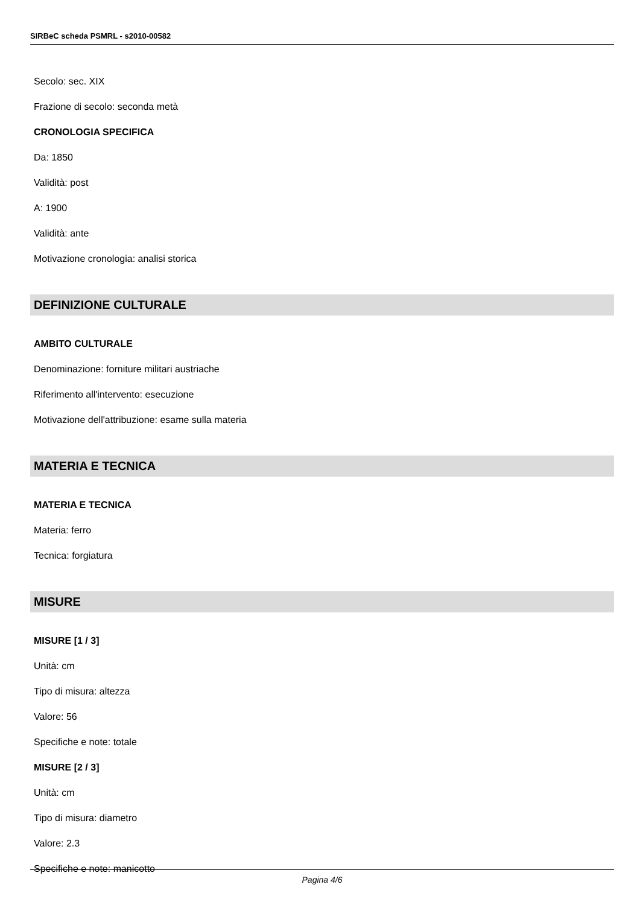SIRBeC scheda PSMRL - s2010-00582
Secolo: sec. XIX
Frazione di secolo: seconda metà
CRONOLOGIA SPECIFICA
Da: 1850
Validità: post
A: 1900
Validità: ante
Motivazione cronologia: analisi storica
DEFINIZIONE CULTURALE
AMBITO CULTURALE
Denominazione: forniture militari austriache
Riferimento all'intervento: esecuzione
Motivazione dell'attribuzione: esame sulla materia
MATERIA E TECNICA
MATERIA E TECNICA
Materia: ferro
Tecnica: forgiatura
MISURE
MISURE [1 / 3]
Unità: cm
Tipo di misura: altezza
Valore: 56
Specifiche e note: totale
MISURE [2 / 3]
Unità: cm
Tipo di misura: diametro
Valore: 2.3
Specifiche e note: manicotto
Pagina 4/6